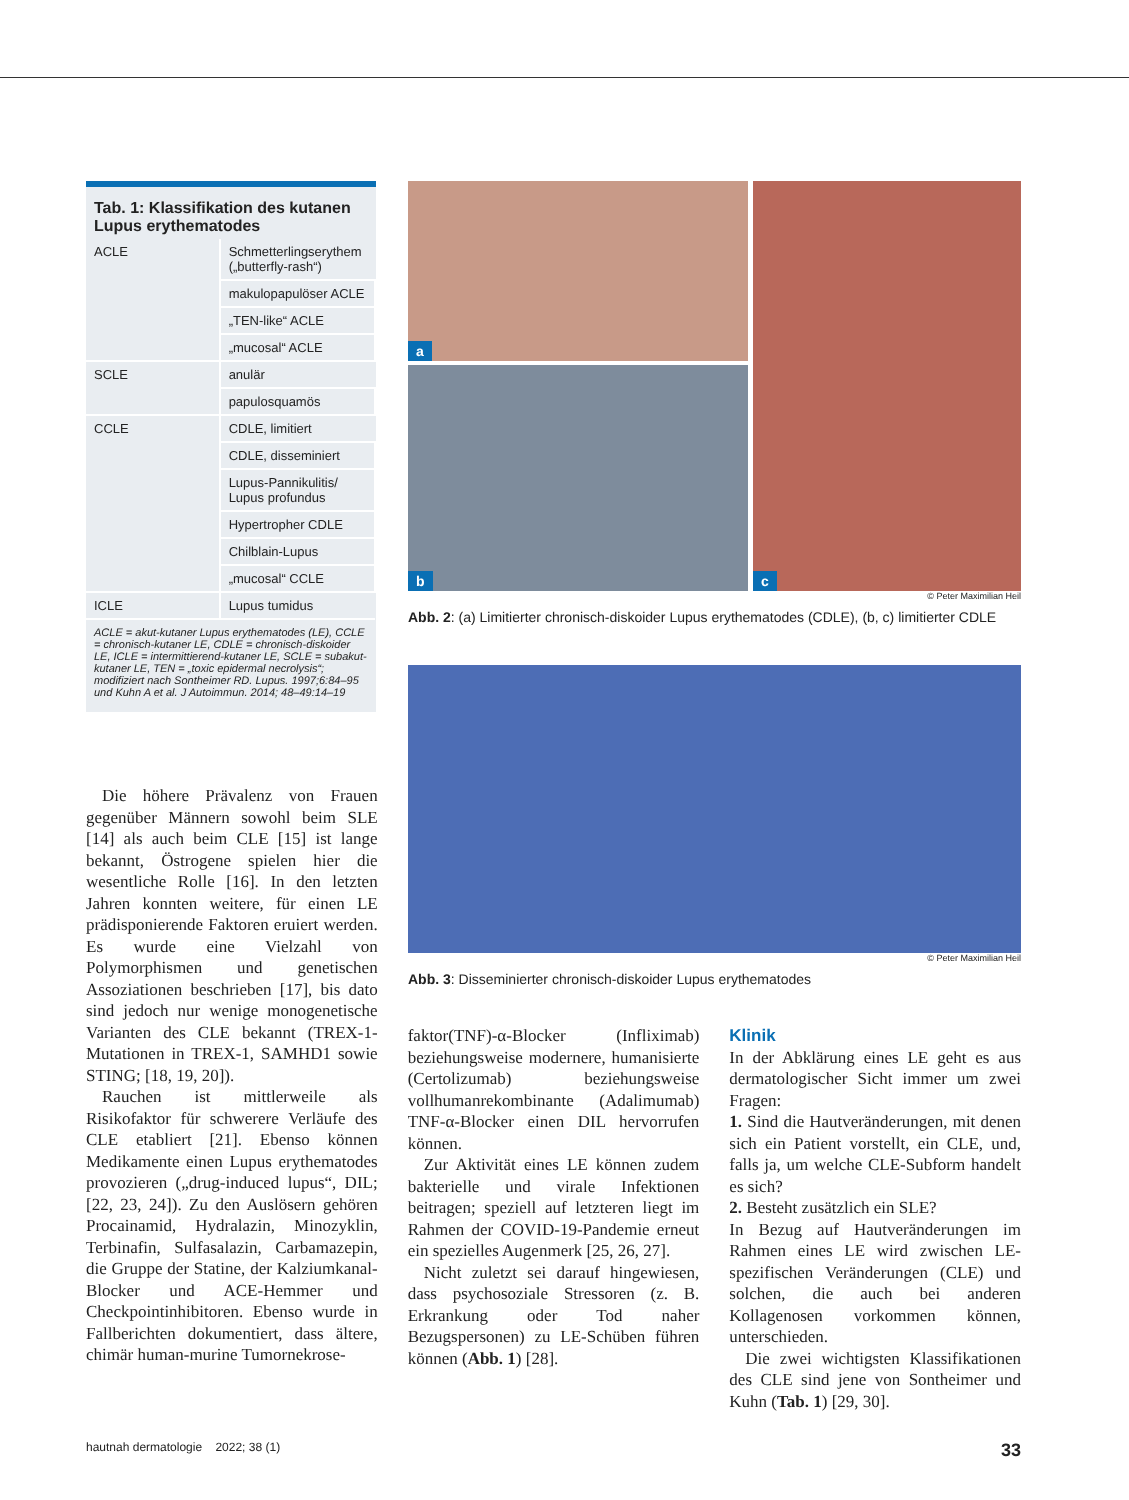Tab. 1: Klassifikation des kutanen Lupus erythematodes
| ACLE | Schmetterlingserythem („butterfly-rash“) |
| | makulopapulöser ACLE |
| | „TEN-like“ ACLE |
| | „mucosal“ ACLE |
| SCLE | anulär |
| | papulosquamös |
| CCLE | CDLE, limitiert |
| | CDLE, disseminiert |
| | Lupus-Pannikulitis/ Lupus profundus |
| | Hypertropher CDLE |
| | Chilblain-Lupus |
| | „mucosal“ CCLE |
| ICLE | Lupus tumidus |
ACLE = akut-kutaner Lupus erythematodes (LE), CCLE = chronisch-kutaner LE, CDLE = chronisch-diskoider LE, ICLE = intermittierend-kutaner LE, SCLE = subakut-kutaner LE, TEN = „toxic epidermal necrolysis“; modifiziert nach Sontheimer RD. Lupus. 1997;6:84–95 und Kuhn A et al. J Autoimmun. 2014; 48–49:14–19
a
b
c
© Peter Maximilian Heil
Abb. 2: (a) Limitierter chronisch-diskoider Lupus erythematodes (CDLE), (b, c) limitierter CDLE
© Peter Maximilian Heil
Abb. 3: Disseminierter chronisch-diskoider Lupus erythematodes
Die höhere Prävalenz von Frauen gegenüber Männern sowohl beim SLE [14] als auch beim CLE [15] ist lange bekannt, Östrogene spielen hier die wesentliche Rolle [16]. In den letzten Jahren konnten weitere, für einen LE prädisponierende Faktoren eruiert werden. Es wurde eine Vielzahl von Polymorphismen und genetischen Assoziationen beschrieben [17], bis dato sind jedoch nur wenige monogenetische Varianten des CLE bekannt (TREX-1-Mutationen in TREX-1, SAMHD1 sowie STING; [18, 19, 20]).
Rauchen ist mittlerweile als Risikofaktor für schwerere Verläufe des CLE etabliert [21]. Ebenso können Medikamente einen Lupus erythematodes provozieren („drug-induced lupus“, DIL; [22, 23, 24]). Zu den Auslösern gehören Procainamid, Hydralazin, Minozyklin, Terbinafin, Sulfasalazin, Carbamazepin, die Gruppe der Statine, der Kalziumkanal-Blocker und ACE-Hemmer und Checkpointinhibitoren. Ebenso wurde in Fallberichten dokumentiert, dass ältere, chimär human-murine Tumornekrose-
faktor(TNF)-α-Blocker (Infliximab) beziehungsweise modernere, humanisierte (Certolizumab) beziehungsweise vollhumanrekombinante (Adalimumab) TNF-α-Blocker einen DIL hervorrufen können.
Zur Aktivität eines LE können zudem bakterielle und virale Infektionen beitragen; speziell auf letzteren liegt im Rahmen der COVID-19-Pandemie erneut ein spezielles Augenmerk [25, 26, 27].
Nicht zuletzt sei darauf hingewiesen, dass psychosoziale Stressoren (z. B. Erkrankung oder Tod naher Bezugspersonen) zu LE-Schüben führen können (Abb. 1) [28].
Klinik
In der Abklärung eines LE geht es aus dermatologischer Sicht immer um zwei Fragen:
1. Sind die Hautveränderungen, mit denen sich ein Patient vorstellt, ein CLE, und, falls ja, um welche CLE-Subform handelt es sich?
2. Besteht zusätzlich ein SLE?
In Bezug auf Hautveränderungen im Rahmen eines LE wird zwischen LE-spezifischen Veränderungen (CLE) und solchen, die auch bei anderen Kollagenosen vorkommen können, unterschieden.
Die zwei wichtigsten Klassifikationen des CLE sind jene von Sontheimer und Kuhn (Tab. 1) [29, 30].
hautnah dermatologie 2022; 38 (1) 33